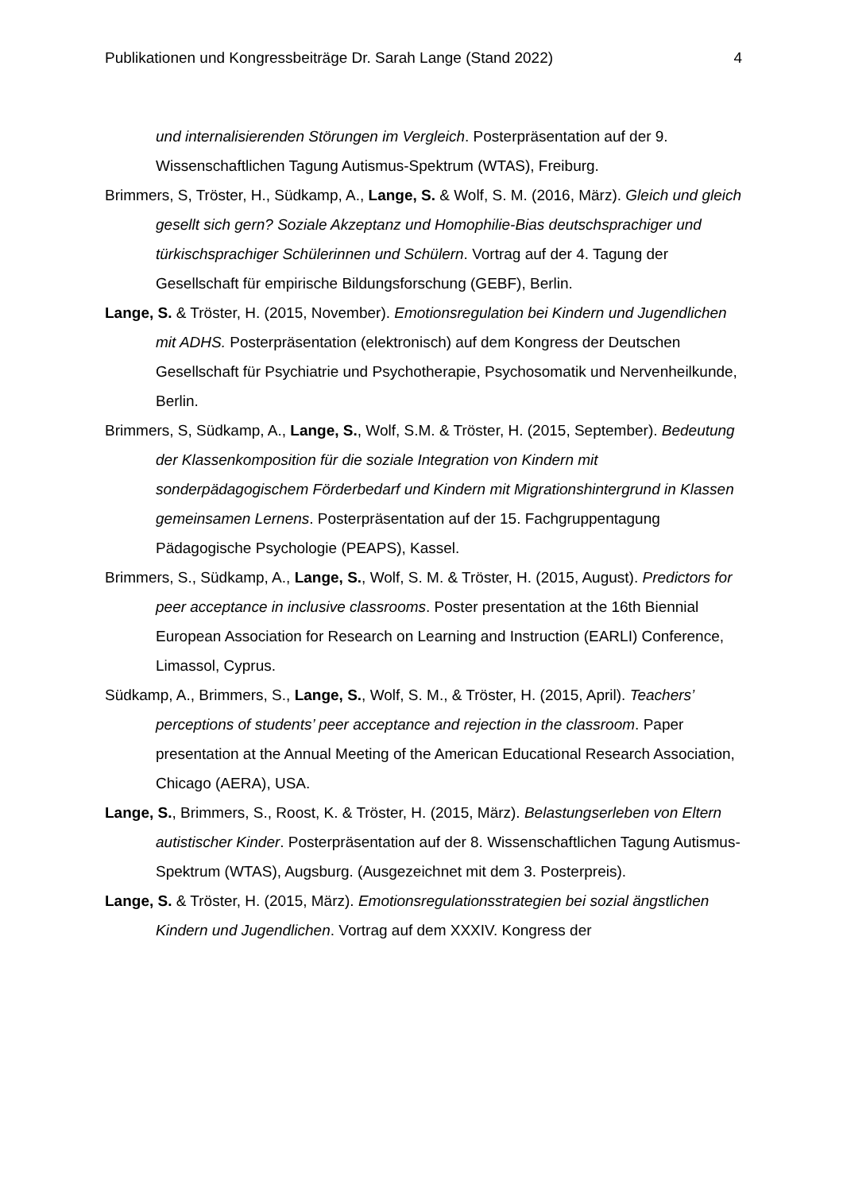Publikationen und Kongressbeiträge Dr. Sarah Lange (Stand 2022) 4
und internalisierenden Störungen im Vergleich. Posterpräsentation auf der 9. Wissenschaftlichen Tagung Autismus-Spektrum (WTAS), Freiburg.
Brimmers, S, Tröster, H., Südkamp, A., Lange, S. & Wolf, S. M. (2016, März). Gleich und gleich gesellt sich gern? Soziale Akzeptanz und Homophilie-Bias deutschsprachiger und türkischsprachiger Schülerinnen und Schülern. Vortrag auf der 4. Tagung der Gesellschaft für empirische Bildungsforschung (GEBF), Berlin.
Lange, S. & Tröster, H. (2015, November). Emotionsregulation bei Kindern und Jugendlichen mit ADHS. Posterpräsentation (elektronisch) auf dem Kongress der Deutschen Gesellschaft für Psychiatrie und Psychotherapie, Psychosomatik und Nervenheilkunde, Berlin.
Brimmers, S, Südkamp, A., Lange, S., Wolf, S.M. & Tröster, H. (2015, September). Bedeutung der Klassenkomposition für die soziale Integration von Kindern mit sonderpädagogischem Förderbedarf und Kindern mit Migrationshintergrund in Klassen gemeinsamen Lernens. Posterpräsentation auf der 15. Fachgruppentagung Pädagogische Psychologie (PEAPS), Kassel.
Brimmers, S., Südkamp, A., Lange, S., Wolf, S. M. & Tröster, H. (2015, August). Predictors for peer acceptance in inclusive classrooms. Poster presentation at the 16th Biennial European Association for Research on Learning and Instruction (EARLI) Conference, Limassol, Cyprus.
Südkamp, A., Brimmers, S., Lange, S., Wolf, S. M., & Tröster, H. (2015, April). Teachers’ perceptions of students’ peer acceptance and rejection in the classroom. Paper presentation at the Annual Meeting of the American Educational Research Association, Chicago (AERA), USA.
Lange, S., Brimmers, S., Roost, K. & Tröster, H. (2015, März). Belastungserleben von Eltern autistischer Kinder. Posterpräsentation auf der 8. Wissenschaftlichen Tagung Autismus-Spektrum (WTAS), Augsburg. (Ausgezeichnet mit dem 3. Posterpreis).
Lange, S. & Tröster, H. (2015, März). Emotionsregulationsstrategien bei sozial ängstlichen Kindern und Jugendlichen. Vortrag auf dem XXXIV. Kongress der